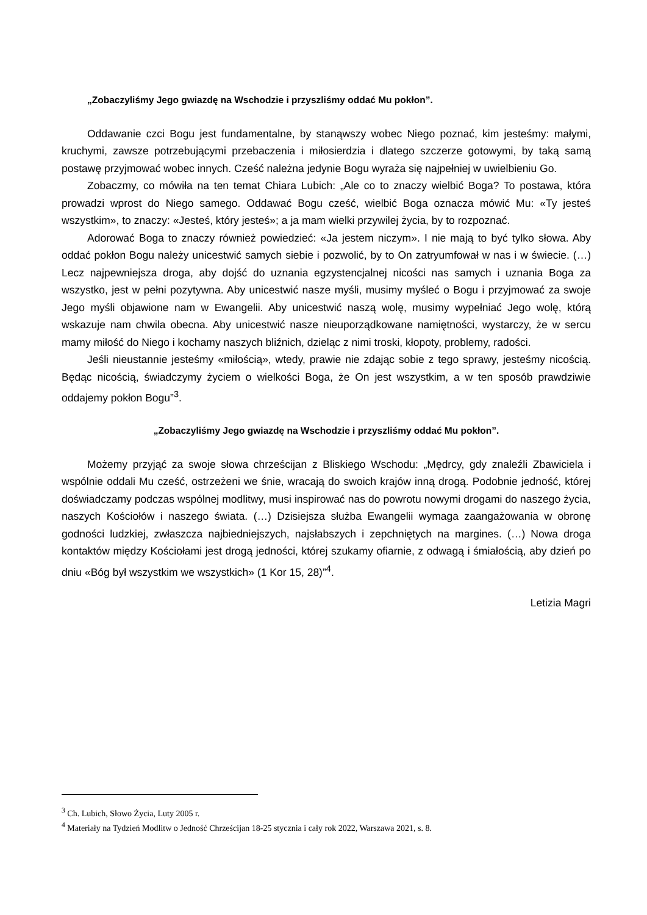„Zobaczyliśmy Jego gwiazdę na Wschodzie i przyszliśmy oddać Mu pokłon”.
Oddawanie czci Bogu jest fundamentalne, by stanąwszy wobec Niego poznać, kim jesteśmy: małymi, kruchymi, zawsze potrzebującymi przebaczenia i miłosierdzia i dlatego szczerze gotowymi, by taką samą postawę przyjmować wobec innych. Cześć należna jedynie Bogu wyraża się najpełniej w uwielbieniu Go.
Zobaczmy, co mówiła na ten temat Chiara Lubich: „Ale co to znaczy wielbić Boga? To postawa, która prowadzi wprost do Niego samego. Oddawać Bogu cześć, wielbić Boga oznacza mówić Mu: «Ty jesteś wszystkim», to znaczy: «Jesteś, który jesteś»; a ja mam wielki przywilej życia, by to rozpoznać.
Adorować Boga to znaczy również powiedzieć: «Ja jestem niczym». I nie mają to być tylko słowa. Aby oddać pokłon Bogu należy unicestwić samych siebie i pozwolić, by to On zatryumfował w nas i w świecie. (…) Lecz najpewniejsza droga, aby dojść do uznania egzystencjalnej nicości nas samych i uznania Boga za wszystko, jest w pełni pozytywna. Aby unicestwić nasze myśli, musimy myśleć o Bogu i przyjmować za swoje Jego myśli objawione nam w Ewangelii. Aby unicestwić naszą wolę, musimy wypełniać Jego wolę, którą wskazuje nam chwila obecna. Aby unicestwić nasze nieuporządkowane namiętności, wystarczy, że w sercu mamy miłość do Niego i kochamy naszych bliźnich, dzieląc z nimi troski, kłopoty, problemy, radości.
Jeśli nieustannie jesteśmy «miłością», wtedy, prawie nie zdając sobie z tego sprawy, jesteśmy nicością. Będąc nicością, świadczymy życiem o wielkości Boga, że On jest wszystkim, a w ten sposób prawdziwie oddajemy pokłon Bogu”<sup>3</sup>.
„Zobaczyliśmy Jego gwiazdę na Wschodzie i przyszliśmy oddać Mu pokłon”.
Możemy przyjąć za swoje słowa chrześcijan z Bliskiego Wschodu: „Mędrcy, gdy znaleźli Zbawiciela i wspólnie oddali Mu cześć, ostrzeżeni we śnie, wracają do swoich krajów inną drogą. Podobnie jedność, której doświadczamy podczas wspólnej modlitwy, musi inspirować nas do powrotu nowymi drogami do naszego życia, naszych Kościołów i naszego świata. (…) Dzisiejsza służba Ewangelii wymaga zaangażowania w obronę godności ludzkiej, zwłaszcza najbiedniejszych, najsłabszych i zepchniętych na margines. (…) Nowa droga kontaktów między Kościołami jest drogą jedności, której szukamy ofiarnie, z odwagą i śmiałością, aby dzień po dniu «Bóg był wszystkim we wszystkich» (1 Kor 15, 28)”<sup>4</sup>.
Letizia Magri
<sup>3</sup> Ch. Lubich, Słowo Życia, Luty 2005 r.
<sup>4</sup> Materiały na Tydzień Modlitw o Jedność Chrześcijan 18-25 stycznia i cały rok 2022, Warszawa 2021, s. 8.